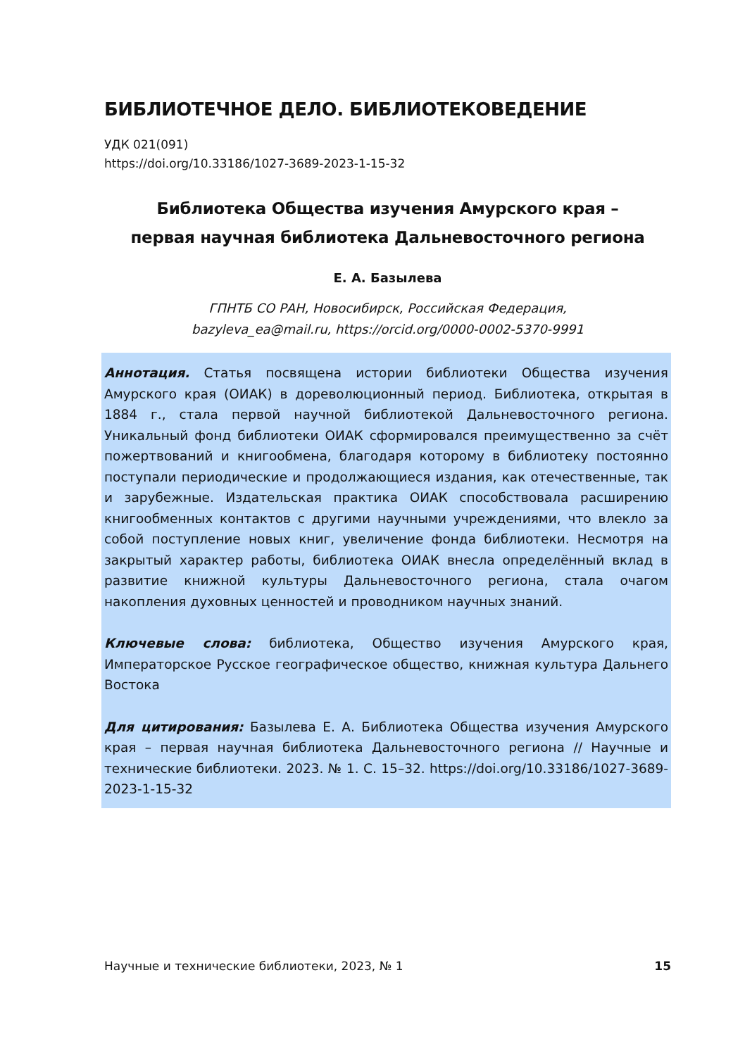БИБЛИОТЕЧНОЕ ДЕЛО. БИБЛИОТЕКОВЕДЕНИЕ
УДК 021(091)
https://doi.org/10.33186/1027-3689-2023-1-15-32
Библиотека Общества изучения Амурского края –
первая научная библиотека Дальневосточного региона
Е. А. Базылева
ГПНТБ СО РАН, Новосибирск, Российская Федерация,
bazyleva_ea@mail.ru, https://orcid.org/0000-0002-5370-9991
Аннотация. Статья посвящена истории библиотеки Общества изучения Амурского края (ОИАК) в дореволюционный период. Библиотека, открытая в 1884 г., стала первой научной библиотекой Дальневосточного региона. Уникальный фонд библиотеки ОИАК сформировался преимущественно за счёт пожертвований и книгообмена, благодаря которому в библиотеку постоянно поступали периодические и продолжающиеся издания, как отечественные, так и зарубежные. Издательская практика ОИАК способствовала расширению книгообменных контактов с другими научными учреждениями, что влекло за собой поступление новых книг, увеличение фонда библиотеки. Несмотря на закрытый характер работы, библиотека ОИАК внесла определённый вклад в развитие книжной культуры Дальневосточного региона, стала очагом накопления духовных ценностей и проводником научных знаний.
Ключевые слова: библиотека, Общество изучения Амурского края, Императорское Русское географическое общество, книжная культура Дальнего Востока
Для цитирования: Базылева Е. А. Библиотека Общества изучения Амурского края – первая научная библиотека Дальневосточного региона // Научные и технические библиотеки. 2023. № 1. С. 15–32. https://doi.org/10.33186/1027-3689-2023-1-15-32
Научные и технические библиотеки, 2023, № 1 15